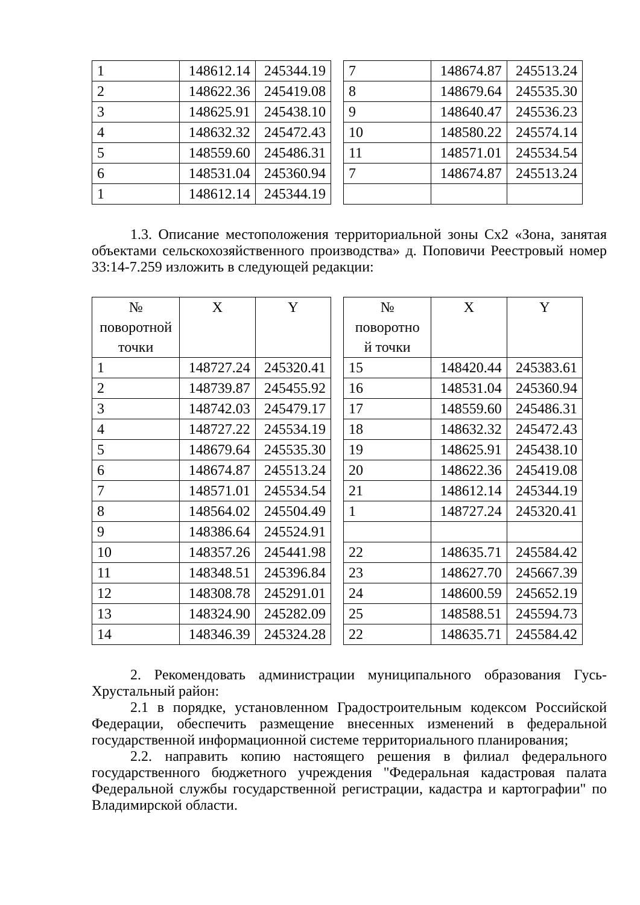| 1 | 148612.14 | 245344.19 |
| 2 | 148622.36 | 245419.08 |
| 3 | 148625.91 | 245438.10 |
| 4 | 148632.32 | 245472.43 |
| 5 | 148559.60 | 245486.31 |
| 6 | 148531.04 | 245360.94 |
| 1 | 148612.14 | 245344.19 |
| 7 | 148674.87 | 245513.24 |
| 8 | 148679.64 | 245535.30 |
| 9 | 148640.47 | 245536.23 |
| 10 | 148580.22 | 245574.14 |
| 11 | 148571.01 | 245534.54 |
| 7 | 148674.87 | 245513.24 |
1.3. Описание местоположения территориальной зоны Сх2 «Зона, занятая объектами сельскохозяйственного производства» д. Поповичи Реестровый номер 33:14-7.259 изложить в следующей редакции:
| № поворотной точки | X | Y |
| --- | --- | --- |
| 1 | 148727.24 | 245320.41 |
| 2 | 148739.87 | 245455.92 |
| 3 | 148742.03 | 245479.17 |
| 4 | 148727.22 | 245534.19 |
| 5 | 148679.64 | 245535.30 |
| 6 | 148674.87 | 245513.24 |
| 7 | 148571.01 | 245534.54 |
| 8 | 148564.02 | 245504.49 |
| 9 | 148386.64 | 245524.91 |
| 10 | 148357.26 | 245441.98 |
| 11 | 148348.51 | 245396.84 |
| 12 | 148308.78 | 245291.01 |
| 13 | 148324.90 | 245282.09 |
| 14 | 148346.39 | 245324.28 |
| № поворотно й точки | X | Y |
| --- | --- | --- |
| 15 | 148420.44 | 245383.61 |
| 16 | 148531.04 | 245360.94 |
| 17 | 148559.60 | 245486.31 |
| 18 | 148632.32 | 245472.43 |
| 19 | 148625.91 | 245438.10 |
| 20 | 148622.36 | 245419.08 |
| 21 | 148612.14 | 245344.19 |
| 1 | 148727.24 | 245320.41 |
| 22 | 148635.71 | 245584.42 |
| 23 | 148627.70 | 245667.39 |
| 24 | 148600.59 | 245652.19 |
| 25 | 148588.51 | 245594.73 |
| 22 | 148635.71 | 245584.42 |
2. Рекомендовать администрации муниципального образования Гусь-Хрустальный район:
2.1 в порядке, установленном Градостроительным кодексом Российской Федерации, обеспечить размещение внесенных изменений в федеральной государственной информационной системе территориального планирования;
2.2. направить копию настоящего решения в филиал федерального государственного бюджетного учреждения "Федеральная кадастровая палата Федеральной службы государственной регистрации, кадастра и картографии" по Владимирской области.